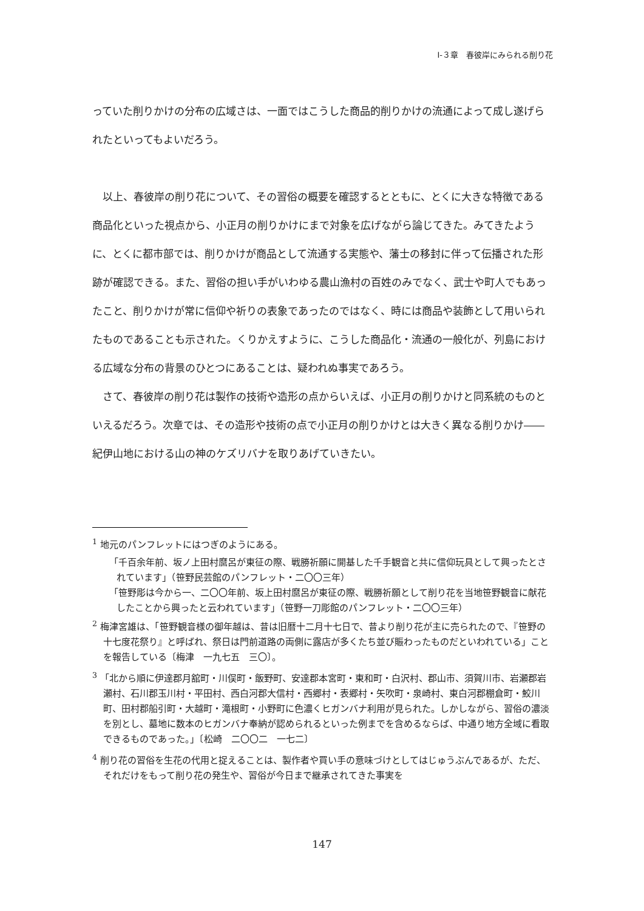Ⅰ-３章　春彼岸にみられる削り花
っていた削りかけの分布の広域さは、一面ではこうした商品的削りかけの流通によって成し遂げられたといってもよいだろう。
　以上、春彼岸の削り花について、その習俗の概要を確認するとともに、とくに大きな特徴である商品化といった視点から、小正月の削りかけにまで対象を広げながら論じてきた。みてきたように、とくに都市部では、削りかけが商品として流通する実態や、藩士の移封に伴って伝播された形跡が確認できる。また、習俗の担い手がいわゆる農山漁村の百姓のみでなく、武士や町人でもあったこと、削りかけが常に信仰や祈りの表象であったのではなく、時には商品や装飾として用いられたものであることも示された。くりかえすように、こうした商品化・流通の一般化が、列島における広域な分布の背景のひとつにあることは、疑われぬ事実であろう。
　さて、春彼岸の削り花は製作の技術や造形の点からいえば、小正月の削りかけと同系統のものといえるだろう。次章では、その造形や技術の点で小正月の削りかけとは大きく異なる削りかけ――紀伊山地における山の神のケズリバナを取りあげていきたい。
<sup>1</sup> 地元のパンフレットにはつぎのようにある。
「千百余年前、坂ノ上田村麿呂が東征の際、戦勝祈願に開基した千手観音と共に信仰玩具として興ったとされています」（笹野民芸館のパンフレット・二〇〇三年）
「笹野彫は今から一、二〇〇年前、坂上田村麿呂が東征の際、戦勝祈願として削り花を当地笹野観音に献花したことから興ったと云われています」（笹野一刀彫館のパンフレット・二〇〇三年）
<sup>2</sup> 梅津宮雄は、「笹野観音様の御年越は、昔は旧暦十二月十七日で、昔より削り花が主に売られたので、『笹野の十七度花祭り』と呼ばれ、祭日は門前道路の両側に露店が多くたち並び賑わったものだといわれている」ことを報告している〔梅津　一九七五　三〇〕。
<sup>3</sup> 「北から順に伊達郡月舘町・川俣町・飯野町、安達郡本宮町・東和町・白沢村、郡山市、須賀川市、岩瀬郡岩瀬村、石川郡玉川村・平田村、西白河郡大信村・西郷村・表郷村・矢吹町・泉崎村、東白河郡棚倉町・鮫川町、田村郡船引町・大越町・滝根町・小野町に色濃くヒガンバナ利用が見られた。しかしながら、習俗の濃淡を別とし、墓地に数本のヒガンバナ奉納が認められるといった例までを含めるならば、中通り地方全域に看取できるものであった。」〔松崎　二〇〇二　一七二〕
<sup>4</sup> 削り花の習俗を生花の代用と捉えることは、製作者や買い手の意味づけとしてはじゅうぶんであるが、ただ、それだけをもって削り花の発生や、習俗が今日まで継承されてきた事実を
147